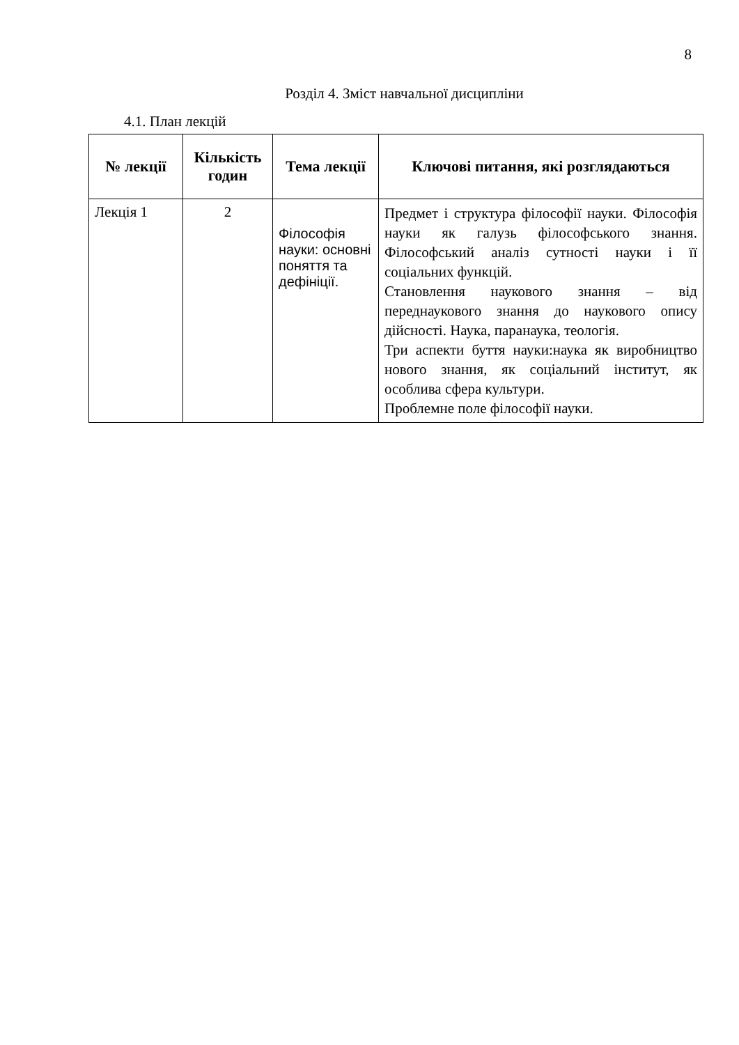8
Розділ 4. Зміст навчальної дисципліни
4.1. План лекцій
| № лекції | Кількість годин | Тема лекції | Ключові питання, які розглядаються |
| --- | --- | --- | --- |
| Лекція 1 | 2 | Філософія науки: основні поняття та дефініції. | Предмет і структура філософії науки. Філософія науки як галузь філософського знання. Філософський аналіз сутності науки і її соціальних функцій. Становлення наукового знання – від переднаукового знання до наукового опису дійсності. Наука, паранаука, теологія. Три аспекти буття науки:наука як виробництво нового знання, як соціальний інститут, як особлива сфера культури. Проблемне поле філософії науки. |